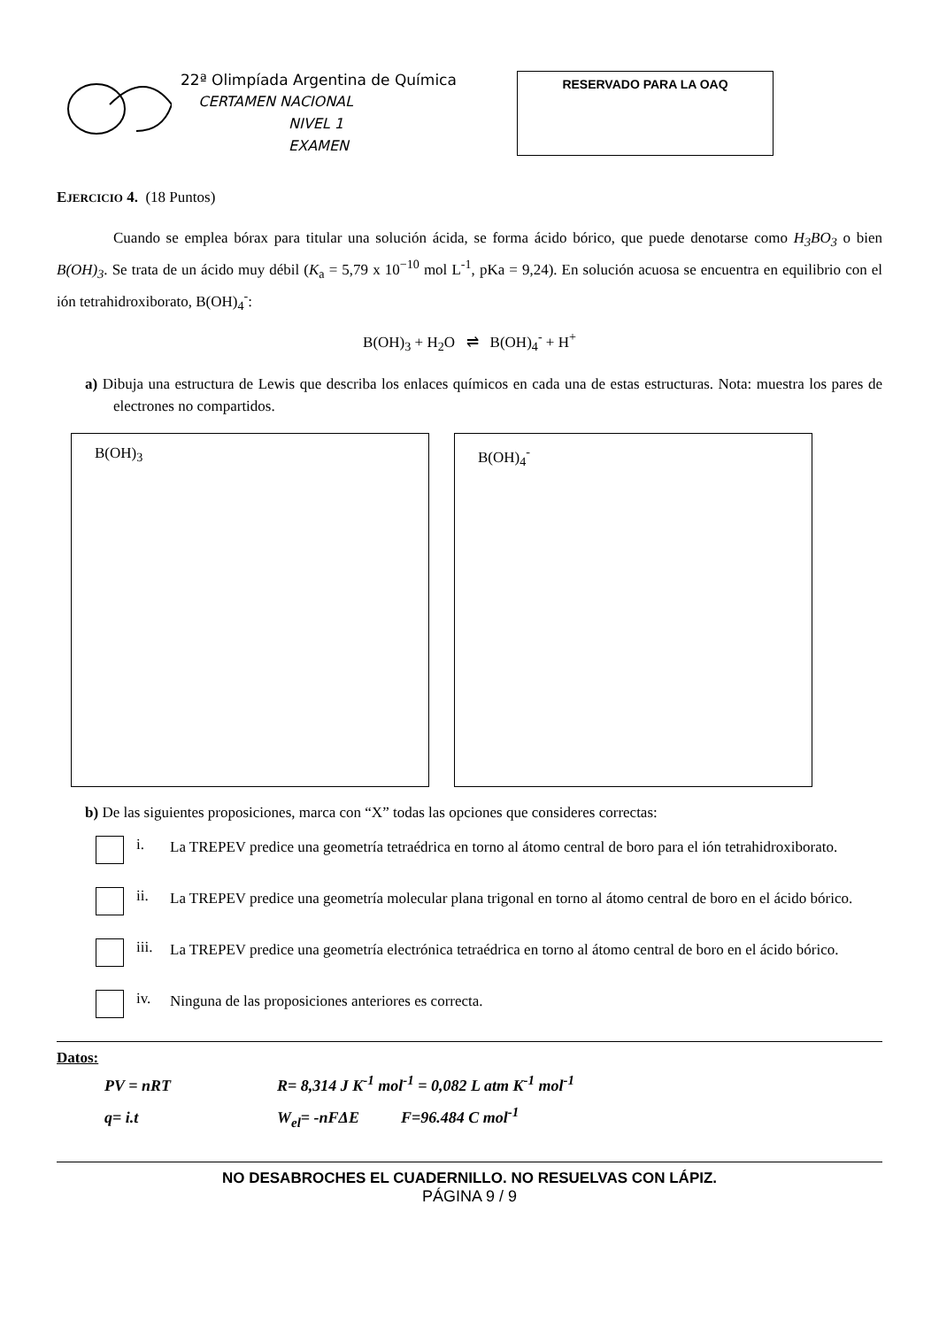22ª Olimpíada Argentina de Química
CERTAMEN NACIONAL
NIVEL 1
EXAMEN
RESERVADO PARA LA OAQ
EJERCICIO 4. (18 Puntos)
Cuando se emplea bórax para titular una solución ácida, se forma ácido bórico, que puede denotarse como H<sub>3</sub>BO<sub>3</sub> o bien B(OH)<sub>3</sub>. Se trata de un ácido muy débil (K<sub>a</sub> = 5,79 x 10<sup>−10</sup> mol L<sup>-1</sup>, pKa = 9,24). En solución acuosa se encuentra en equilibrio con el ión tetrahidroxiborato, B(OH)<sub>4</sub><sup>-</sup>:
B(OH)<sub>3</sub> + H<sub>2</sub>O ⇌ B(OH)<sub>4</sub><sup>-</sup> + H<sup>+</sup>
a) Dibuja una estructura de Lewis que describa los enlaces químicos en cada una de estas estructuras. Nota: muestra los pares de electrones no compartidos.
B(OH)<sub>3</sub> B(OH)<sub>4</sub><sup>-</sup>
b) De las siguientes proposiciones, marca con “X” todas las opciones que consideres correctas:
i.
La TREPEV predice una geometría tetraédrica en torno al átomo central de boro para el ión tetrahidroxiborato.
ii.
La TREPEV predice una geometría molecular plana trigonal en torno al átomo central de boro en el ácido bórico.
iii.
La TREPEV predice una geometría electrónica tetraédrica en torno al átomo central de boro en el ácido bórico.
iv.
Ninguna de las proposiciones anteriores es correcta.
Datos:
PV = nRT R= 8,314 J K<sup>-1</sup> mol<sup>-1</sup> = 0,082 L atm K<sup>-1</sup> mol<sup>-1</sup>
q= i.t W<sub>el</sub>= -nFΔE F=96.484 C mol<sup>-1</sup>
NO DESABROCHES EL CUADERNILLO. NO RESUELVAS CON LÁPIZ.
PÁGINA 9 / 9